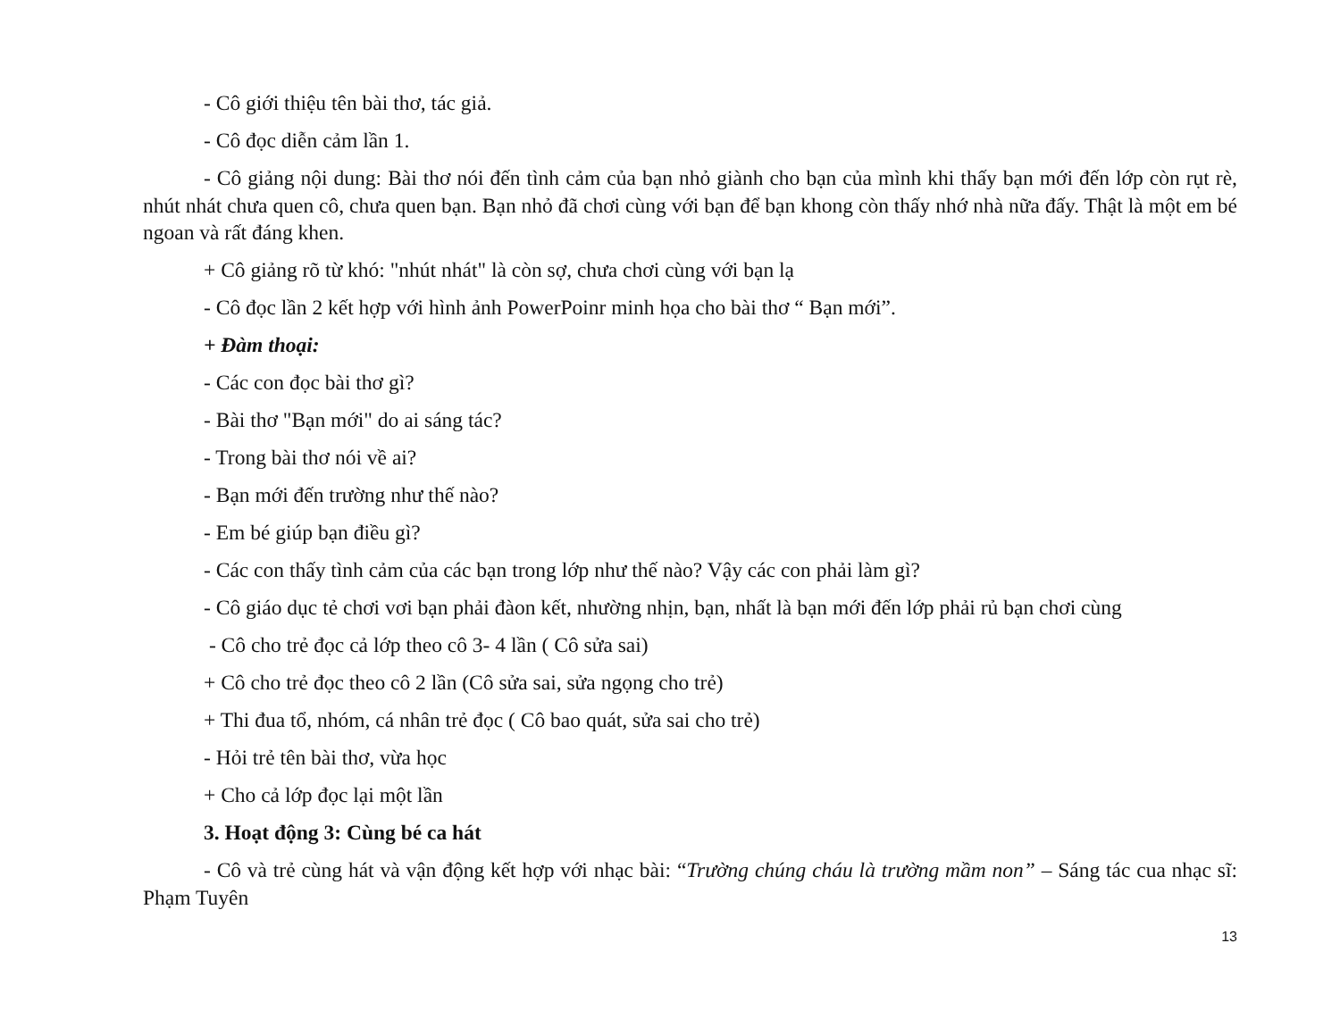- Cô giới thiệu tên bài thơ, tác giả.
- Cô đọc diễn cảm lần 1.
- Cô giảng nội dung: Bài thơ nói đến tình cảm của bạn nhỏ giành cho bạn của mình khi thấy bạn mới đến lớp còn rụt rè, nhút nhát chưa quen cô, chưa quen bạn. Bạn nhỏ đã chơi cùng với bạn để bạn khong còn thấy nhớ nhà nữa đấy. Thật là một em bé ngoan và rất đáng khen.
+ Cô giảng rõ từ khó: "nhút nhát" là còn sợ, chưa chơi cùng với bạn lạ
- Cô đọc lần 2 kết hợp với hình ảnh PowerPoinr minh họa cho bài thơ “ Bạn mới”.
+ Đàm thoại:
- Các con đọc bài thơ gì?
- Bài thơ "Bạn mới" do ai sáng tác?
- Trong bài thơ nói về ai?
- Bạn mới đến trường như thế nào?
- Em bé giúp bạn điều gì?
- Các con thấy tình cảm của các bạn trong lớp như thế nào? Vậy các con phải làm gì?
- Cô giáo dục tẻ chơi vơi bạn phải đàon kết, nhường nhịn, bạn, nhất là bạn mới đến lớp phải rủ bạn chơi cùng
- Cô cho trẻ đọc cả lớp theo cô 3- 4 lần ( Cô sửa sai)
+ Cô cho trẻ đọc theo cô 2 lần (Cô sửa sai, sửa ngọng cho trẻ)
+ Thi đua tổ, nhóm, cá nhân trẻ đọc ( Cô bao quát, sửa sai cho trẻ)
- Hỏi trẻ tên bài thơ, vừa học
+ Cho cả lớp đọc lại một lần
3. Hoạt động 3: Cùng bé ca hát
- Cô và trẻ cùng hát và vận động kết hợp với nhạc bài: “Trường chúng cháu là trường mầm non” – Sáng tác cua nhạc sĩ: Phạm Tuyên
13